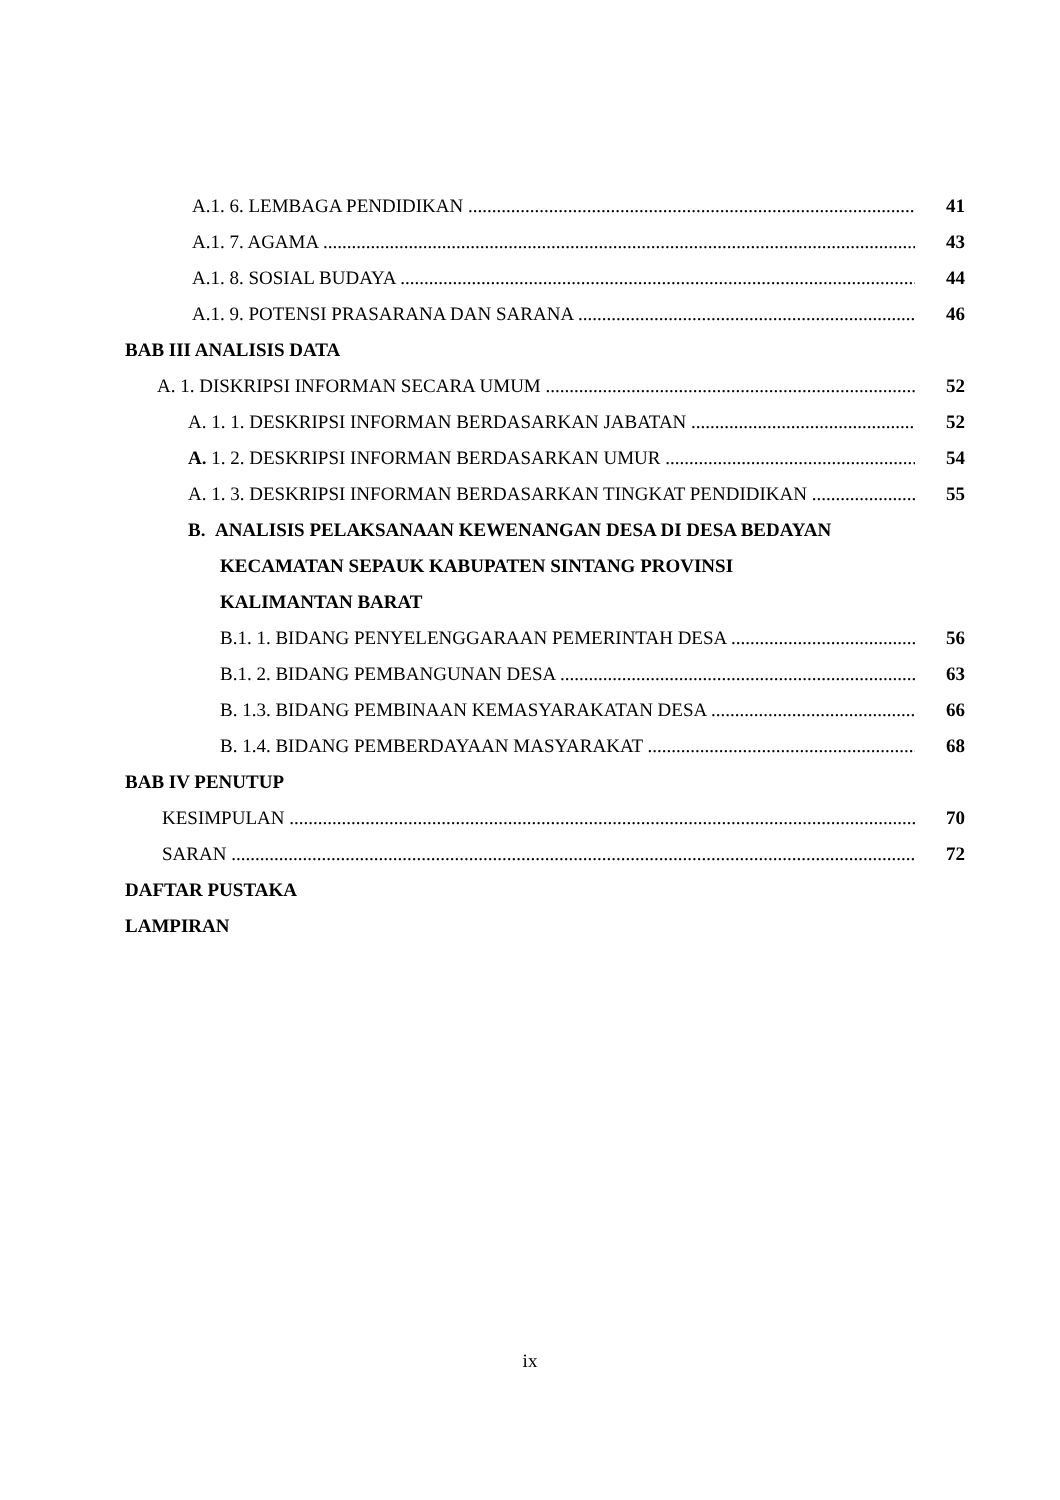A.1. 6. LEMBAGA PENDIDIKAN 41
A.1. 7. AGAMA 43
A.1. 8. SOSIAL BUDAYA 44
A.1. 9. POTENSI PRASARANA DAN SARANA 46
BAB III ANALISIS DATA
A. 1. DISKRIPSI INFORMAN SECARA UMUM 52
A. 1. 1. DESKRIPSI INFORMAN BERDASARKAN JABATAN 52
A. 1. 2. DESKRIPSI INFORMAN BERDASARKAN UMUR 54
A. 1. 3. DESKRIPSI INFORMAN BERDASARKAN TINGKAT PENDIDIKAN 55
B. ANALISIS PELAKSANAAN KEWENANGAN DESA DI DESA BEDAYAN
KECAMATAN SEPAUK KABUPATEN SINTANG PROVINSI
KALIMANTAN BARAT
B.1. 1. BIDANG PENYELENGGARAAN PEMERINTAH DESA 56
B.1. 2. BIDANG PEMBANGUNAN DESA 63
B. 1.3. BIDANG PEMBINAAN KEMASYARAKATAN DESA 66
B. 1.4. BIDANG PEMBERDAYAAN MASYARAKAT 68
BAB IV PENUTUP
KESIMPULAN 70
SARAN 72
DAFTAR PUSTAKA
LAMPIRAN
ix